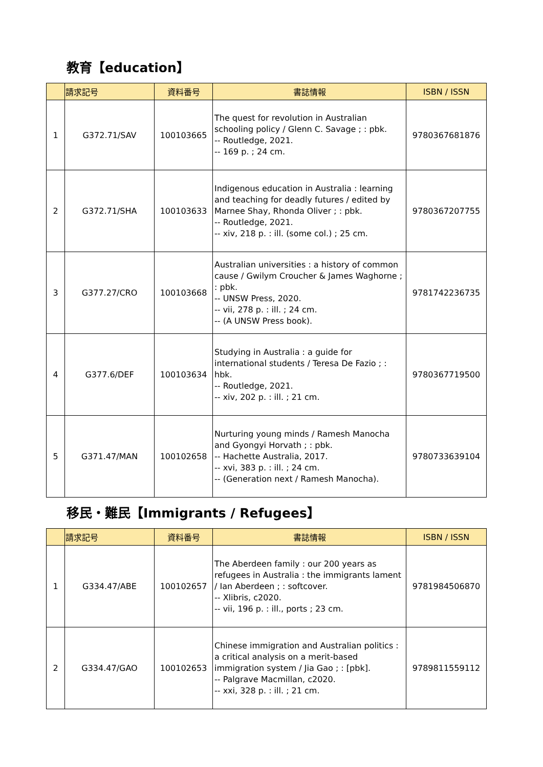教育【education】
| | 請求記号 | 資料番号 | 書誌情報 | ISBN / ISSN |
| --- | --- | --- | --- | --- |
| 1 | G372.71/SAV | 100103665 | The quest for revolution in Australian schooling policy / Glenn C. Savage ; : pbk. -- Routledge, 2021. -- 169 p. ; 24 cm. | 9780367681876 |
| 2 | G372.71/SHA | 100103633 | Indigenous education in Australia : learning and teaching for deadly futures / edited by Marnee Shay, Rhonda Oliver ; : pbk. -- Routledge, 2021. -- xiv, 218 p. : ill. (some col.) ; 25 cm. | 9780367207755 |
| 3 | G377.27/CRO | 100103668 | Australian universities : a history of common cause / Gwilym Croucher & James Waghorne ; : pbk. -- UNSW Press, 2020. -- vii, 278 p. : ill. ; 24 cm. -- (A UNSW Press book). | 9781742236735 |
| 4 | G377.6/DEF | 100103634 | Studying in Australia : a guide for international students / Teresa De Fazio ; : hbk. -- Routledge, 2021. -- xiv, 202 p. : ill. ; 21 cm. | 9780367719500 |
| 5 | G371.47/MAN | 100102658 | Nurturing young minds / Ramesh Manocha and Gyongyi Horvath ; : pbk. -- Hachette Australia, 2017. -- xvi, 383 p. : ill. ; 24 cm. -- (Generation next / Ramesh Manocha). | 9780733639104 |
移民・難民【Immigrants / Refugees】
| | 請求記号 | 資料番号 | 書誌情報 | ISBN / ISSN |
| --- | --- | --- | --- | --- |
| 1 | G334.47/ABE | 100102657 | The Aberdeen family : our 200 years as refugees in Australia : the immigrants lament / Ian Aberdeen ; : softcover. -- Xlibris, c2020. -- vii, 196 p. : ill., ports ; 23 cm. | 9781984506870 |
| 2 | G334.47/GAO | 100102653 | Chinese immigration and Australian politics : a critical analysis on a merit-based immigration system / Jia Gao ; : [pbk]. -- Palgrave Macmillan, c2020. -- xxi, 328 p. : ill. ; 21 cm. | 9789811559112 |